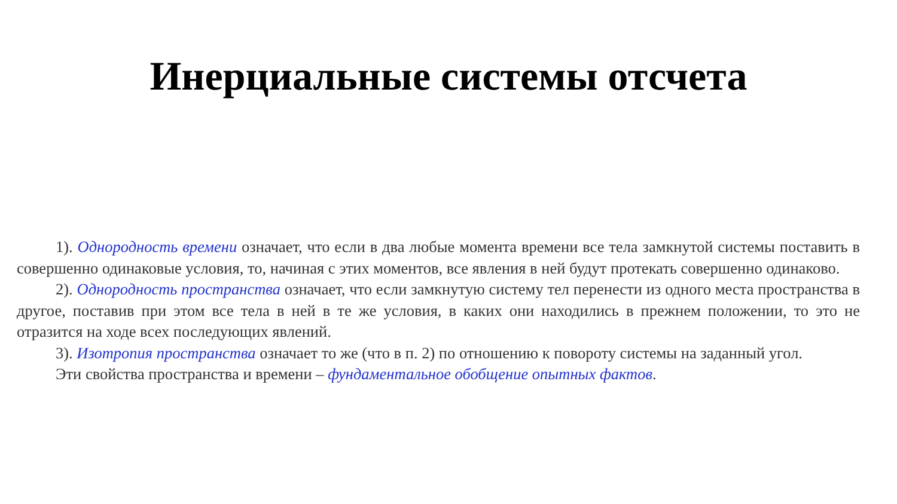Инерциальные системы отсчета
1). Однородность времени означает, что если в два любые момента времени все тела замкнутой системы поставить в совершенно одинаковые условия, то, начиная с этих моментов, все явления в ней будут протекать совершенно одинаково.
2). Однородность пространства означает, что если замкнутую систему тел перенести из одного места пространства в другое, поставив при этом все тела в ней в те же условия, в каких они находились в прежнем положении, то это не отразится на ходе всех последующих явлений.
3). Изотропия пространства означает то же (что в п. 2) по отношению к повороту системы на заданный угол.
Эти свойства пространства и времени – фундаментальное обобщение опытных фактов.